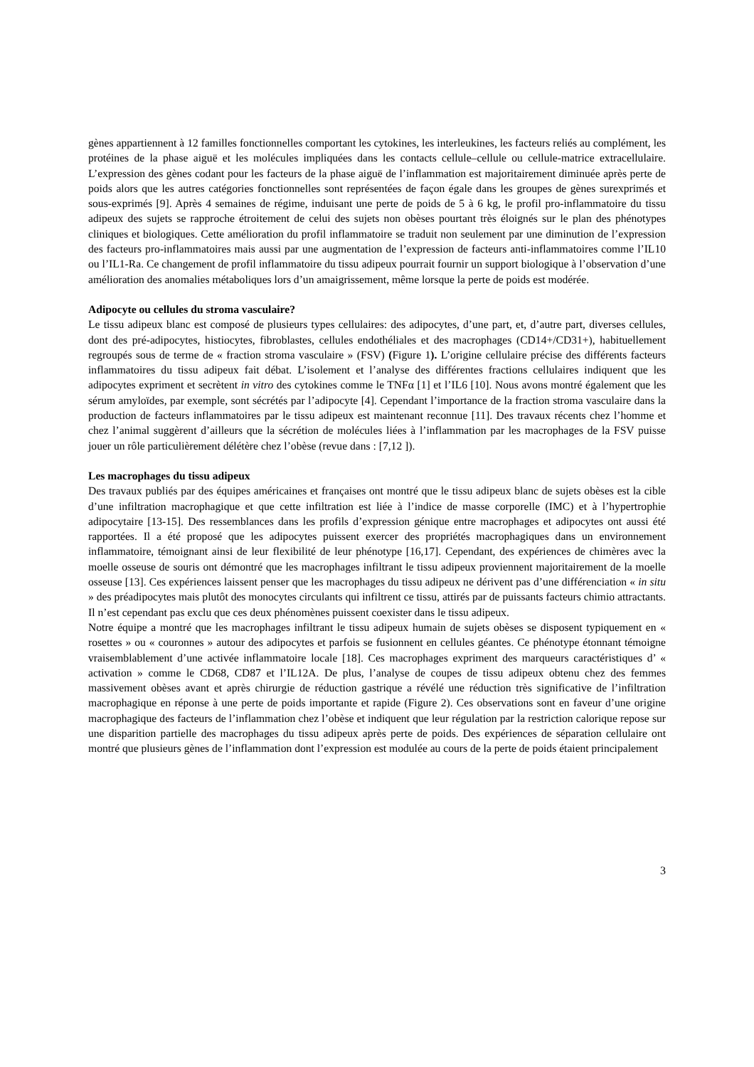gènes appartiennent à 12 familles fonctionnelles comportant les cytokines, les interleukines, les facteurs reliés au complément, les protéines de la phase aiguë et les molécules impliquées dans les contacts cellule–cellule ou cellule-matrice extracellulaire. L’expression des gènes codant pour les facteurs de la phase aiguë de l’inflammation est majoritairement diminuée après perte de poids alors que les autres catégories fonctionnelles sont représentées de façon égale dans les groupes de gènes surexprimés et sous-exprimés [9]. Après 4 semaines de régime, induisant une perte de poids de 5 à 6 kg, le profil pro-inflammatoire du tissu adipeux des sujets se rapproche étroitement de celui des sujets non obèses pourtant très éloignés sur le plan des phénotypes cliniques et biologiques. Cette amélioration du profil inflammatoire se traduit non seulement par une diminution de l’expression des facteurs pro-inflammatoires mais aussi par une augmentation de l’expression de facteurs anti-inflammatoires comme l’IL10 ou l’IL1-Ra. Ce changement de profil inflammatoire du tissu adipeux pourrait fournir un support biologique à l’observation d’une amélioration des anomalies métaboliques lors d’un amaigrissement, même lorsque la perte de poids est modérée.
Adipocyte ou cellules du stroma vasculaire?
Le tissu adipeux blanc est composé de plusieurs types cellulaires: des adipocytes, d’une part, et, d’autre part, diverses cellules, dont des pré-adipocytes, histiocytes, fibroblastes, cellules endothéliales et des macrophages (CD14+/CD31+), habituellement regroupés sous de terme de « fraction stroma vasculaire » (FSV) (Figure 1). L’origine cellulaire précise des différents facteurs inflammatoires du tissu adipeux fait débat. L’isolement et l’analyse des différentes fractions cellulaires indiquent que les adipocytes expriment et secrètent in vitro des cytokines comme le TNFα [1] et l’IL6 [10]. Nous avons montré également que les sérum amyloïdes, par exemple, sont sécrétés par l’adipocyte [4]. Cependant l’importance de la fraction stroma vasculaire dans la production de facteurs inflammatoires par le tissu adipeux est maintenant reconnue [11]. Des travaux récents chez l’homme et chez l’animal suggèrent d’ailleurs que la sécrétion de molécules liées à l’inflammation par les macrophages de la FSV puisse jouer un rôle particulièrement délétère chez l’obèse (revue dans : [7,12 ]).
Les macrophages du tissu adipeux
Des travaux publiés par des équipes américaines et françaises ont montré que le tissu adipeux blanc de sujets obèses est la cible d’une infiltration macrophagique et que cette infiltration est liée à l’indice de masse corporelle (IMC) et à l’hypertrophie adipocytaire [13-15]. Des ressemblances dans les profils d’expression génique entre macrophages et adipocytes ont aussi été rapportées. Il a été proposé que les adipocytes puissent exercer des propriétés macrophagiques dans un environnement inflammatoire, témoignant ainsi de leur flexibilité de leur phénotype [16,17]. Cependant, des expériences de chimères avec la moelle osseuse de souris ont démontré que les macrophages infiltrant le tissu adipeux proviennent majoritairement de la moelle osseuse [13]. Ces expériences laissent penser que les macrophages du tissu adipeux ne dérivent pas d’une différenciation « in situ » des préadipocytes mais plutôt des monocytes circulants qui infiltrent ce tissu, attirés par de puissants facteurs chimio attractants. Il n’est cependant pas exclu que ces deux phénomènes puissent coexister dans le tissu adipeux.
Notre équipe a montré que les macrophages infiltrant le tissu adipeux humain de sujets obèses se disposent typiquement en « rosettes » ou « couronnes » autour des adipocytes et parfois se fusionnent en cellules géantes. Ce phénotype étonnant témoigne vraisemblablement d’une activée inflammatoire locale [18]. Ces macrophages expriment des marqueurs caractéristiques d’ « activation » comme le CD68, CD87 et l’IL12A. De plus, l’analyse de coupes de tissu adipeux obtenu chez des femmes massivement obèses avant et après chirurgie de réduction gastrique a révélé une réduction très significative de l’infiltration macrophagique en réponse à une perte de poids importante et rapide (Figure 2). Ces observations sont en faveur d’une origine macrophagique des facteurs de l’inflammation chez l’obèse et indiquent que leur régulation par la restriction calorique repose sur une disparition partielle des macrophages du tissu adipeux après perte de poids. Des expériences de séparation cellulaire ont montré que plusieurs gènes de l’inflammation dont l’expression est modulée au cours de la perte de poids étaient principalement
3